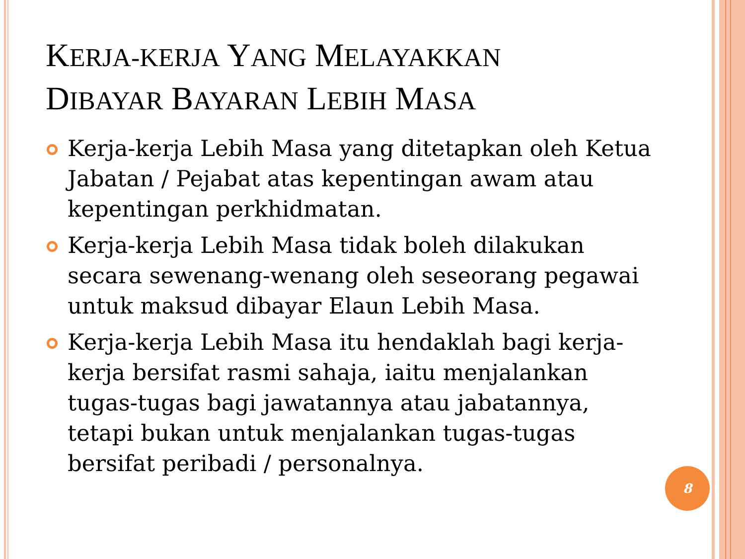KERJA-KERJA YANG MELAYAKKAN
DIBAYAR BAYARAN LEBIH MASA
Kerja-kerja Lebih Masa yang ditetapkan oleh Ketua Jabatan / Pejabat atas kepentingan awam atau kepentingan perkhidmatan.
Kerja-kerja Lebih Masa tidak boleh dilakukan secara sewenang-wenang oleh seseorang pegawai untuk maksud dibayar Elaun Lebih Masa.
Kerja-kerja Lebih Masa itu hendaklah bagi kerja-kerja bersifat rasmi sahaja, iaitu menjalankan tugas-tugas bagi jawatannya atau jabatannya, tetapi bukan untuk menjalankan tugas-tugas bersifat peribadi / personalnya.
8